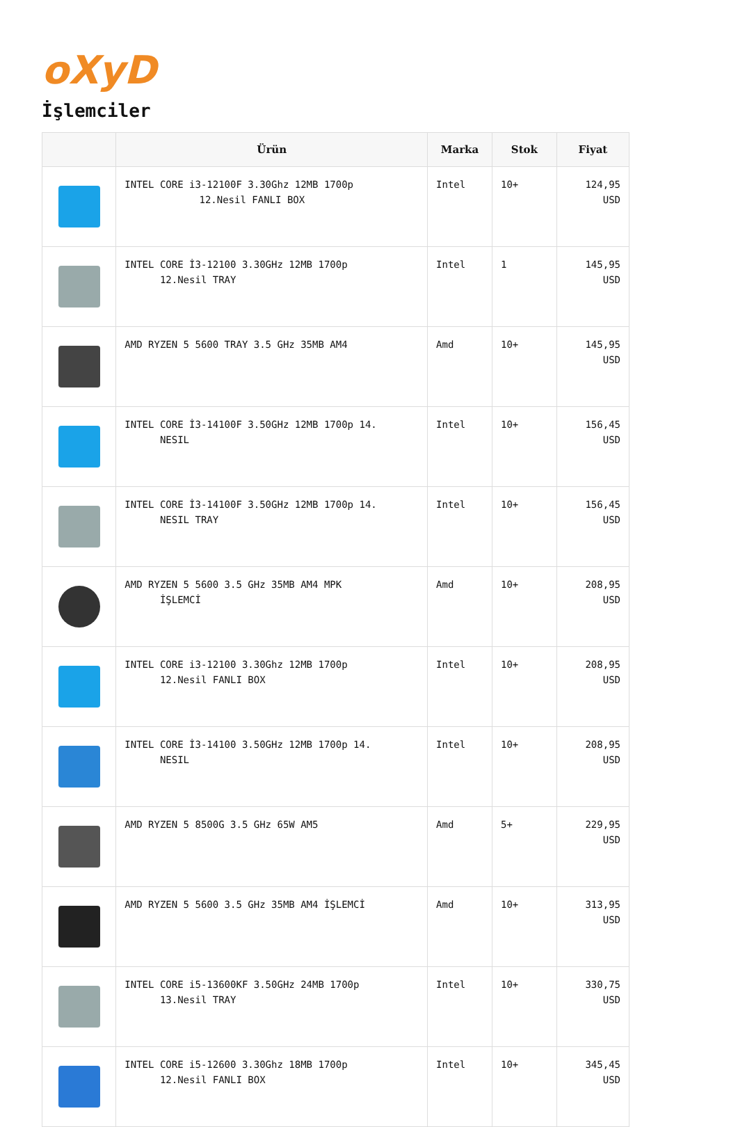oXyD
İşlemciler
| | Ürün | Marka | Stok | Fiyat |
| --- | --- | --- | --- | --- |
| | INTEL CORE i3-12100F 3.30Ghz 12MB 1700p 12.Nesil FANLI BOX | Intel | 10+ | 124,95 USD |
| | INTEL CORE İ3-12100 3.30GHz 12MB 1700p 12.Nesil TRAY | Intel | 1 | 145,95 USD |
| | AMD RYZEN 5 5600 TRAY 3.5 GHz 35MB AM4 | Amd | 10+ | 145,95 USD |
| | INTEL CORE İ3-14100F 3.50GHz 12MB 1700p 14. NESIL | Intel | 10+ | 156,45 USD |
| | INTEL CORE İ3-14100F 3.50GHz 12MB 1700p 14. NESIL TRAY | Intel | 10+ | 156,45 USD |
| | AMD RYZEN 5 5600 3.5 GHz 35MB AM4 MPK İŞLEMCİ | Amd | 10+ | 208,95 USD |
| | INTEL CORE i3-12100 3.30Ghz 12MB 1700p 12.Nesil FANLI BOX | Intel | 10+ | 208,95 USD |
| | INTEL CORE İ3-14100 3.50GHz 12MB 1700p 14. NESIL | Intel | 10+ | 208,95 USD |
| | AMD RYZEN 5 8500G 3.5 GHz 65W AM5 | Amd | 5+ | 229,95 USD |
| | AMD RYZEN 5 5600 3.5 GHz 35MB AM4 İŞLEMCİ | Amd | 10+ | 313,95 USD |
| | INTEL CORE i5-13600KF 3.50GHz 24MB 1700p 13.Nesil TRAY | Intel | 10+ | 330,75 USD |
| | INTEL CORE i5-12600 3.30Ghz 18MB 1700p 12.Nesil FANLI BOX | Intel | 10+ | 345,45 USD |